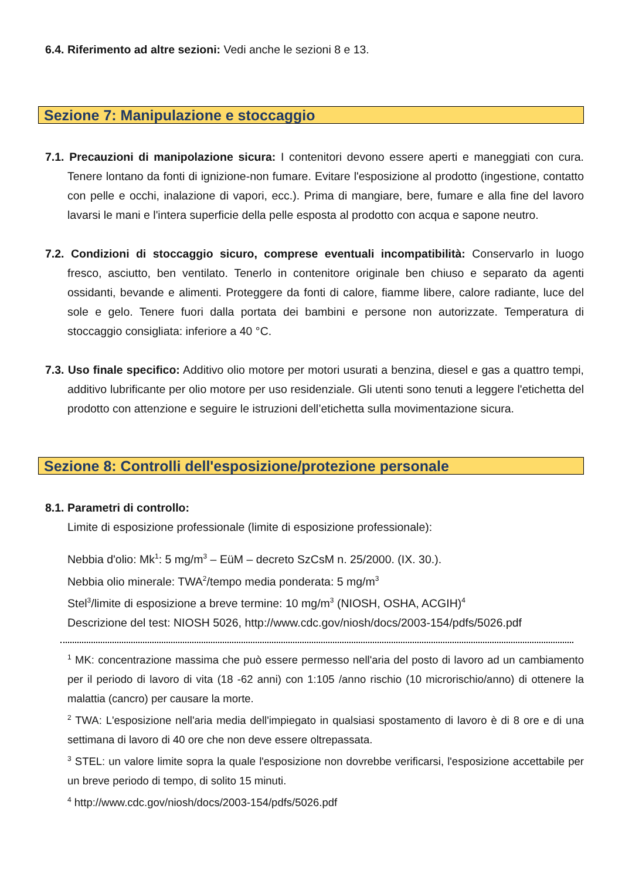6.4. Riferimento ad altre sezioni: Vedi anche le sezioni 8 e 13.
Sezione 7: Manipulazione e stoccaggio
7.1. Precauzioni di manipolazione sicura: I contenitori devono essere aperti e maneggiati con cura. Tenere lontano da fonti di ignizione-non fumare. Evitare l'esposizione al prodotto (ingestione, contatto con pelle e occhi, inalazione di vapori, ecc.). Prima di mangiare, bere, fumare e alla fine del lavoro lavarsi le mani e l'intera superficie della pelle esposta al prodotto con acqua e sapone neutro.
7.2. Condizioni di stoccaggio sicuro, comprese eventuali incompatibilità: Conservarlo in luogo fresco, asciutto, ben ventilato. Tenerlo in contenitore originale ben chiuso e separato da agenti ossidanti, bevande e alimenti. Proteggere da fonti di calore, fiamme libere, calore radiante, luce del sole e gelo. Tenere fuori dalla portata dei bambini e persone non autorizzate. Temperatura di stoccaggio consigliata: inferiore a 40 °C.
7.3. Uso finale specifico: Additivo olio motore per motori usurati a benzina, diesel e gas a quattro tempi, additivo lubrificante per olio motore per uso residenziale. Gli utenti sono tenuti a leggere l'etichetta del prodotto con attenzione e seguire le istruzioni dell’etichetta sulla movimentazione sicura.
Sezione 8: Controlli dell'esposizione/protezione personale
8.1. Parametri di controllo:
Limite di esposizione professionale (limite di esposizione professionale):
Nebbia d'olio: Mk<sup>1</sup>: 5 mg/m<sup>3</sup> – EüM – decreto SzCsM n. 25/2000. (IX. 30.).
Nebbia olio minerale: TWA<sup>2</sup>/tempo media ponderata: 5 mg/m<sup>3</sup>
Stel<sup>3</sup>/limite di esposizione a breve termine: 10 mg/m<sup>3</sup> (NIOSH, OSHA, ACGIH)<sup>4</sup>
Descrizione del test: NIOSH 5026, http://www.cdc.gov/niosh/docs/2003-154/pdfs/5026.pdf
<sup>1</sup> MK: concentrazione massima che può essere permesso nell'aria del posto di lavoro ad un cambiamento per il periodo di lavoro di vita (18 -62 anni) con 1:105 /anno rischio (10 microrischio/anno) di ottenere la malattia (cancro) per causare la morte.
<sup>2</sup> TWA: L'esposizione nell'aria media dell'impiegato in qualsiasi spostamento di lavoro è di 8 ore e di una settimana di lavoro di 40 ore che non deve essere oltrepassata.
<sup>3</sup> STEL: un valore limite sopra la quale l'esposizione non dovrebbe verificarsi, l'esposizione accettabile per un breve periodo di tempo, di solito 15 minuti.
<sup>4</sup> http://www.cdc.gov/niosh/docs/2003-154/pdfs/5026.pdf